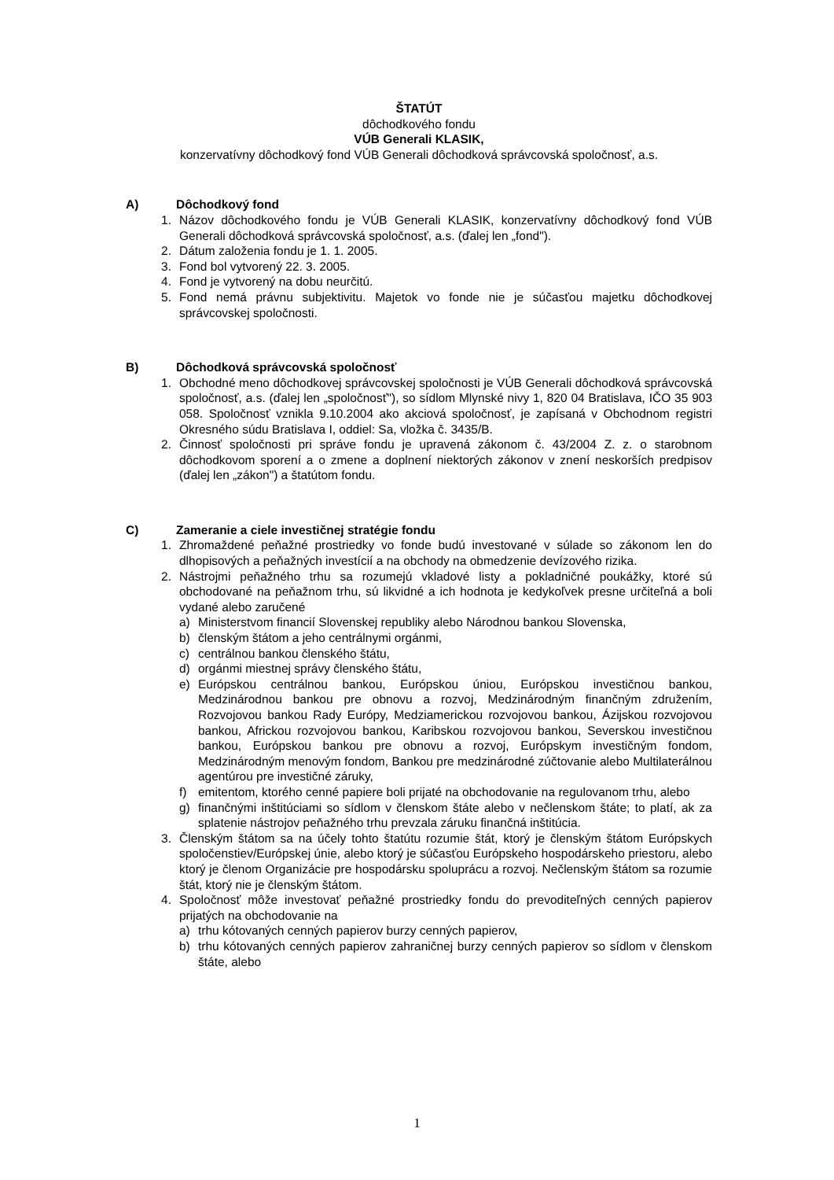ŠTATÚT
dôchodkového fondu
VÚB Generali KLASIK,
konzervatívny dôchodkový fond VÚB Generali dôchodková správcovská spoločnosť, a.s.
A) Dôchodkový fond
1. Názov dôchodkového fondu je VÚB Generali KLASIK, konzervatívny dôchodkový fond VÚB Generali dôchodková správcovská spoločnosť, a.s. (ďalej len „fond").
2. Dátum založenia fondu je 1. 1. 2005.
3. Fond bol vytvorený 22. 3. 2005.
4. Fond je vytvorený na dobu neurčitú.
5. Fond nemá právnu subjektivitu. Majetok vo fonde nie je súčasťou majetku dôchodkovej správcovskej spoločnosti.
B) Dôchodková správcovská spoločnosť
1. Obchodné meno dôchodkovej správcovskej spoločnosti je VÚB Generali dôchodková správcovská spoločnosť, a.s. (ďalej len „spoločnosť"), so sídlom Mlynské nivy 1, 820 04 Bratislava, IČO 35 903 058. Spoločnosť vznikla 9.10.2004 ako akciová spoločnosť, je zapísaná v Obchodnom registri Okresného súdu Bratislava I, oddiel: Sa, vložka č. 3435/B.
2. Činnosť spoločnosti pri správe fondu je upravená zákonom č. 43/2004 Z. z. o starobnom dôchodkovom sporení a o zmene a doplnení niektorých zákonov v znení neskorších predpisov (ďalej len „zákon") a štatútom fondu.
C) Zameranie a ciele investičnej stratégie fondu
1. Zhromaždené peňažné prostriedky vo fonde budú investované v súlade so zákonom len do dlhopisových a peňažných investícií a na obchody na obmedzenie devízového rizika.
2. Nástrojmi peňažného trhu sa rozumejú vkladové listy a pokladničné poukážky, ktoré sú obchodované na peňažnom trhu, sú likvidné a ich hodnota je kedykoľvek presne určiteľná a boli vydané alebo zaručené
a) Ministerstvom financií Slovenskej republiky alebo Národnou bankou Slovenska,
b) členským štátom a jeho centrálnymi orgánmi,
c) centrálnou bankou členského štátu,
d) orgánmi miestnej správy členského štátu,
e) Európskou centrálnou bankou, Európskou úniou, Európskou investičnou bankou, Medzinárodnou bankou pre obnovu a rozvoj, Medzinárodným finančným združením, Rozvojovou bankou Rady Európy, Medziamerickou rozvojovou bankou, Ázijskou rozvojovou bankou, Africkou rozvojovou bankou, Karibskou rozvojovou bankou, Severskou investičnou bankou, Európskou bankou pre obnovu a rozvoj, Európskym investičným fondom, Medzinárodným menovým fondom, Bankou pre medzinárodné zúčtovanie alebo Multilaterálnou agentúrou pre investičné záruky,
f) emitentom, ktorého cenné papiere boli prijaté na obchodovanie na regulovanom trhu, alebo
g) finančnými inštitúciami so sídlom v členskom štáte alebo v nečlenskom štáte; to platí, ak za splatenie nástrojov peňažného trhu prevzala záruku finančná inštitúcia.
3. Členským štátom sa na účely tohto štatútu rozumie štát, ktorý je členským štátom Európskych spoločenstiev/Európskej únie, alebo ktorý je súčasťou Európskeho hospodárskeho priestoru, alebo ktorý je členom Organizácie pre hospodársku spoluprácu a rozvoj. Nečlenským štátom sa rozumie štát, ktorý nie je členským štátom.
4. Spoločnosť môže investovať peňažné prostriedky fondu do prevoditeľných cenných papierov prijatých na obchodovanie na
a) trhu kótovaných cenných papierov burzy cenných papierov,
b) trhu kótovaných cenných papierov zahraničnej burzy cenných papierov so sídlom v členskom štáte, alebo
1